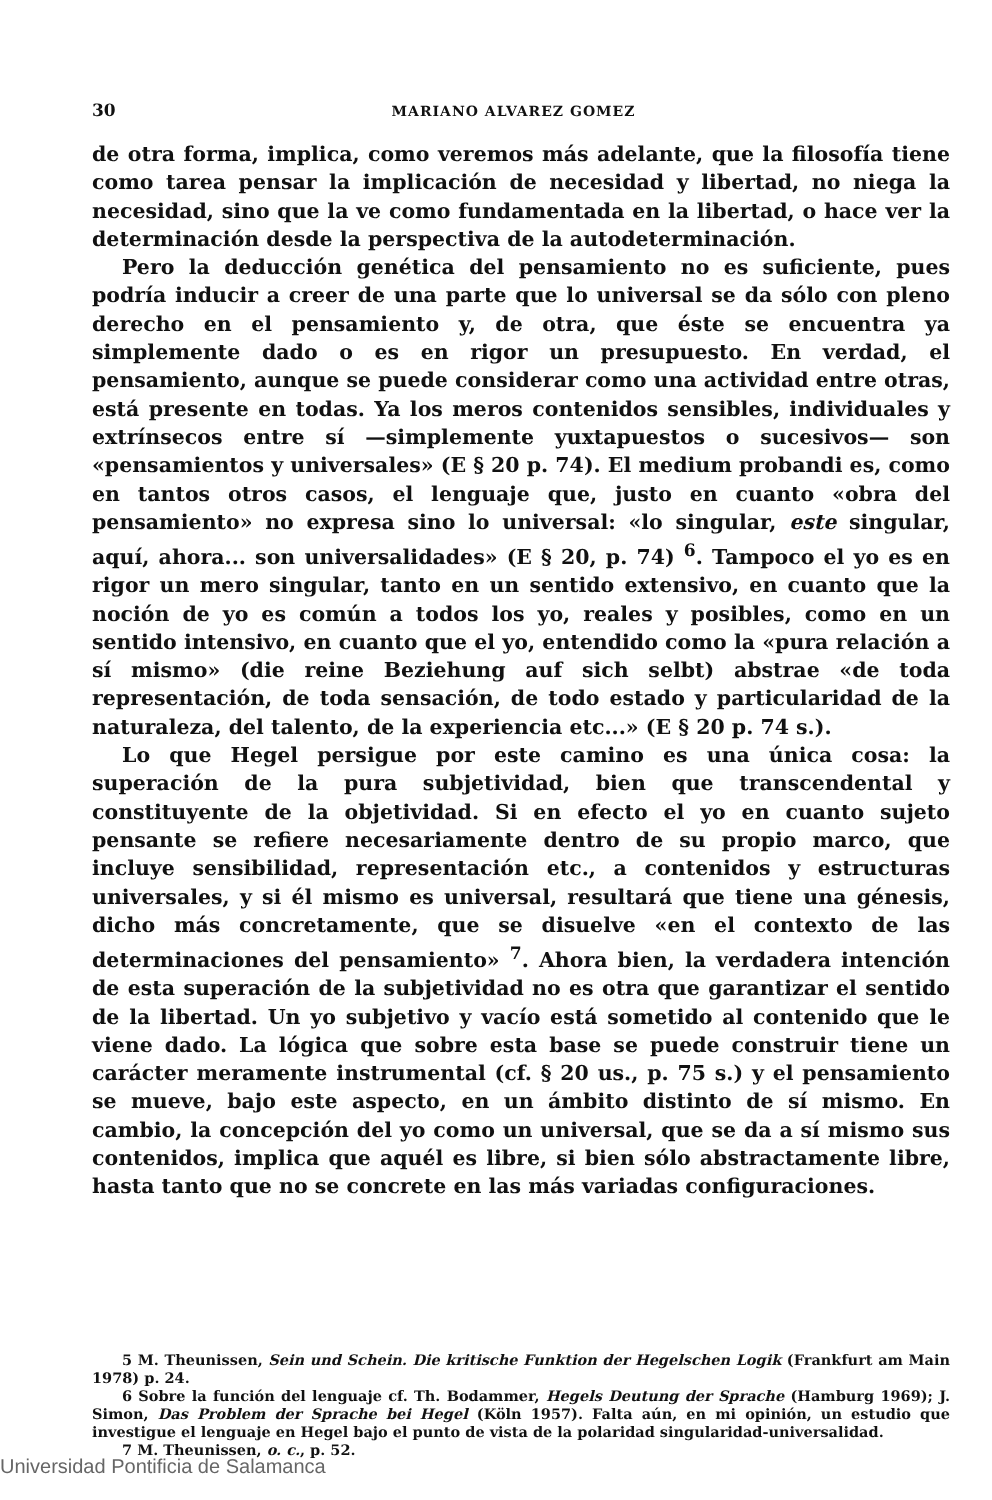30 MARIANO ALVAREZ GOMEZ
de otra forma, implica, como veremos más adelante, que la filosofía tiene como tarea pensar la implicación de necesidad y libertad, no niega la necesidad, sino que la ve como fundamentada en la libertad, o hace ver la determinación desde la perspectiva de la autodeterminación.
Pero la deducción genética del pensamiento no es suficiente, pues podría inducir a creer de una parte que lo universal se da sólo con pleno derecho en el pensamiento y, de otra, que éste se encuentra ya simplemente dado o es en rigor un presupuesto. En verdad, el pensamiento, aunque se puede considerar como una actividad entre otras, está presente en todas. Ya los meros contenidos sensibles, individuales y extrínsecos entre sí —simplemente yuxtapuestos o sucesivos— son «pensamientos y universales» (E § 20 p. 74). El medium probandi es, como en tantos otros casos, el lenguaje que, justo en cuanto «obra del pensamiento» no expresa sino lo universal: «lo singular, este singular, aquí, ahora... son universalidades» (E § 20, p. 74) <sup>6</sup>. Tampoco el yo es en rigor un mero singular, tanto en un sentido extensivo, en cuanto que la noción de yo es común a todos los yo, reales y posibles, como en un sentido intensivo, en cuanto que el yo, entendido como la «pura relación a sí mismo» (die reine Beziehung auf sich selbt) abstrae «de toda representación, de toda sensación, de todo estado y particularidad de la naturaleza, del talento, de la experiencia etc...» (E § 20 p. 74 s.).
Lo que Hegel persigue por este camino es una única cosa: la superación de la pura subjetividad, bien que transcendental y constituyente de la objetividad. Si en efecto el yo en cuanto sujeto pensante se refiere necesariamente dentro de su propio marco, que incluye sensibilidad, representación etc., a contenidos y estructuras universales, y si él mismo es universal, resultará que tiene una génesis, dicho más concretamente, que se disuelve «en el contexto de las determinaciones del pensamiento» <sup>7</sup>. Ahora bien, la verdadera intención de esta superación de la subjetividad no es otra que garantizar el sentido de la libertad. Un yo subjetivo y vacío está sometido al contenido que le viene dado. La lógica que sobre esta base se puede construir tiene un carácter meramente instrumental (cf. § 20 us., p. 75 s.) y el pensamiento se mueve, bajo este aspecto, en un ámbito distinto de sí mismo. En cambio, la concepción del yo como un universal, que se da a sí mismo sus contenidos, implica que aquél es libre, si bien sólo abstractamente libre, hasta tanto que no se concrete en las más variadas configuraciones.
5 M. Theunissen, Sein und Schein. Die kritische Funktion der Hegelschen Logik (Frankfurt am Main 1978) p. 24.
6 Sobre la función del lenguaje cf. Th. Bodammer, Hegels Deutung der Sprache (Hamburg 1969); J. Simon, Das Problem der Sprache bei Hegel (Köln 1957). Falta aún, en mi opinión, un estudio que investigue el lenguaje en Hegel bajo el punto de vista de la polaridad singularidad-universalidad.
7 M. Theunissen, o. c., p. 52.
Universidad Pontificia de Salamanca